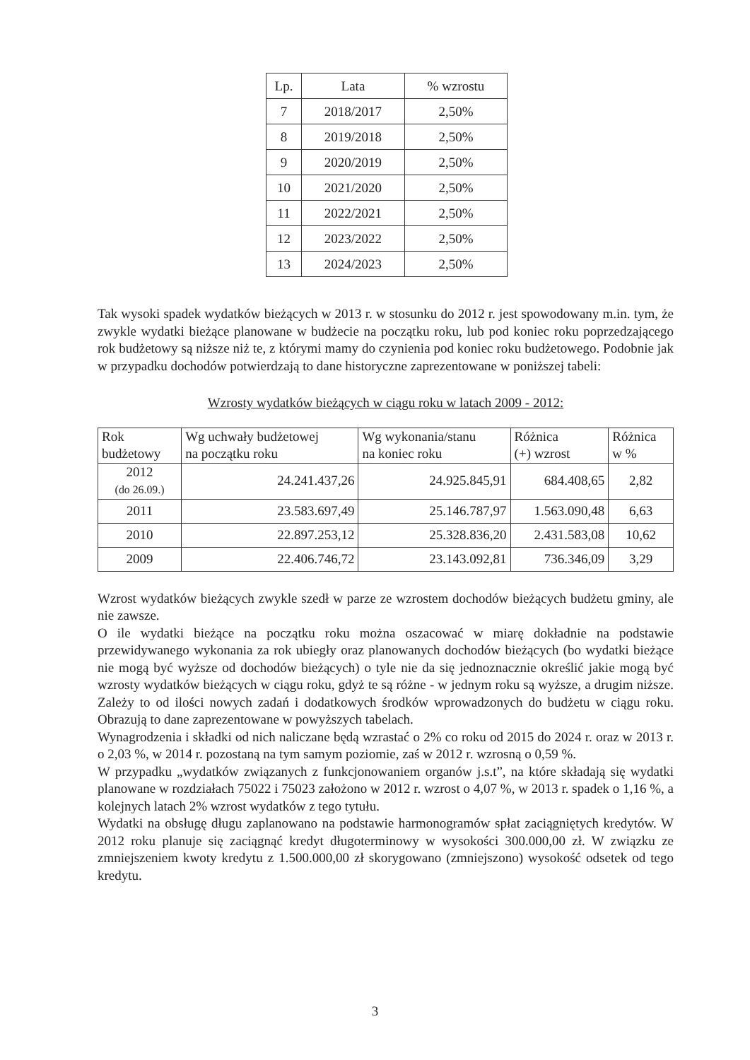| Lp. | Lata | % wzrostu |
| --- | --- | --- |
| 7 | 2018/2017 | 2,50% |
| 8 | 2019/2018 | 2,50% |
| 9 | 2020/2019 | 2,50% |
| 10 | 2021/2020 | 2,50% |
| 11 | 2022/2021 | 2,50% |
| 12 | 2023/2022 | 2,50% |
| 13 | 2024/2023 | 2,50% |
Tak wysoki spadek wydatków bieżących w 2013 r. w stosunku do 2012 r. jest spowodowany m.in. tym, że zwykle wydatki bieżące planowane w budżecie na początku roku, lub pod koniec roku poprzedzającego rok budżetowy są niższe niż te, z którymi mamy do czynienia pod koniec roku budżetowego. Podobnie jak w przypadku dochodów potwierdzają to dane historyczne zaprezentowane w poniższej tabeli:
Wzrosty wydatków bieżących w ciągu roku w latach 2009 - 2012:
| Rok budżetowy | Wg uchwały budżetowej na początku roku | Wg wykonania/stanu na koniec roku | Różnica (+) wzrost | Różnica w % |
| --- | --- | --- | --- | --- |
| 2012 (do 26.09.) | 24.241.437,26 | 24.925.845,91 | 684.408,65 | 2,82 |
| 2011 | 23.583.697,49 | 25.146.787,97 | 1.563.090,48 | 6,63 |
| 2010 | 22.897.253,12 | 25.328.836,20 | 2.431.583,08 | 10,62 |
| 2009 | 22.406.746,72 | 23.143.092,81 | 736.346,09 | 3,29 |
Wzrost wydatków bieżących zwykle szedł w parze ze wzrostem dochodów bieżących budżetu gminy, ale nie zawsze.
O ile wydatki bieżące na początku roku można oszacować w miarę dokładnie na podstawie przewidywanego wykonania za rok ubiegły oraz planowanych dochodów bieżących (bo wydatki bieżące nie mogą być wyższe od dochodów bieżących) o tyle nie da się jednoznacznie określić jakie mogą być wzrosty wydatków bieżących w ciągu roku, gdyż te są różne - w jednym roku są wyższe, a drugim niższe. Zależy to od ilości nowych zadań i dodatkowych środków wprowadzonych do budżetu w ciągu roku. Obrazują to dane zaprezentowane w powyższych tabelach.
Wynagrodzenia i składki od nich naliczane będą wzrastać o 2% co roku od 2015 do 2024 r. oraz w 2013 r. o 2,03 %, w 2014 r. pozostaną na tym samym poziomie, zaś w 2012 r. wzrosną o 0,59 %.
W przypadku „wydatków związanych z funkcjonowaniem organów j.s.t”, na które składają się wydatki planowane w rozdziałach 75022 i 75023 założono w 2012 r. wzrost o 4,07 %, w 2013 r. spadek o 1,16 %, a kolejnych latach 2% wzrost wydatków z tego tytułu.
Wydatki na obsługę długu zaplanowano na podstawie harmonogramów spłat zaciągniętych kredytów. W 2012 roku planuje się zaciągnąć kredyt długoterminowy w wysokości 300.000,00 zł. W związku ze zmniejszeniem kwoty kredytu z 1.500.000,00 zł skorygowano (zmniejszono) wysokość odsetek od tego kredytu.
3